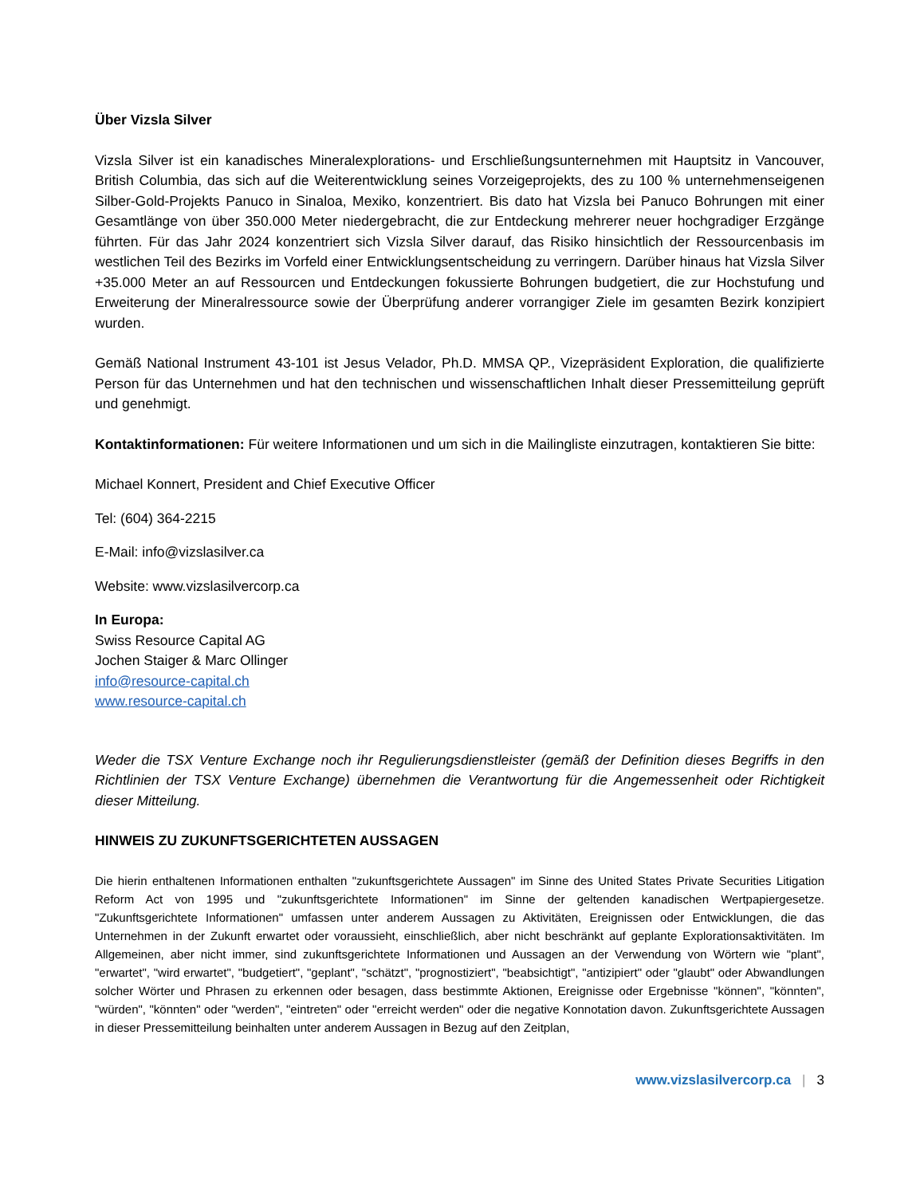Über Vizsla Silver
Vizsla Silver ist ein kanadisches Mineralexplorations- und Erschließungsunternehmen mit Hauptsitz in Vancouver, British Columbia, das sich auf die Weiterentwicklung seines Vorzeigeprojekts, des zu 100 % unternehmenseigenen Silber-Gold-Projekts Panuco in Sinaloa, Mexiko, konzentriert. Bis dato hat Vizsla bei Panuco Bohrungen mit einer Gesamtlänge von über 350.000 Meter niedergebracht, die zur Entdeckung mehrerer neuer hochgradiger Erzgänge führten. Für das Jahr 2024 konzentriert sich Vizsla Silver darauf, das Risiko hinsichtlich der Ressourcenbasis im westlichen Teil des Bezirks im Vorfeld einer Entwicklungsentscheidung zu verringern. Darüber hinaus hat Vizsla Silver +35.000 Meter an auf Ressourcen und Entdeckungen fokussierte Bohrungen budgetiert, die zur Hochstufung und Erweiterung der Mineralressource sowie der Überprüfung anderer vorrangiger Ziele im gesamten Bezirk konzipiert wurden.
Gemäß National Instrument 43-101 ist Jesus Velador, Ph.D. MMSA QP., Vizepräsident Exploration, die qualifizierte Person für das Unternehmen und hat den technischen und wissenschaftlichen Inhalt dieser Pressemitteilung geprüft und genehmigt.
Kontaktinformationen: Für weitere Informationen und um sich in die Mailingliste einzutragen, kontaktieren Sie bitte:
Michael Konnert, President and Chief Executive Officer
Tel: (604) 364-2215
E-Mail: info@vizslasilver.ca
Website: www.vizslasilvercorp.ca
In Europa:
Swiss Resource Capital AG
Jochen Staiger & Marc Ollinger
info@resource-capital.ch
www.resource-capital.ch
Weder die TSX Venture Exchange noch ihr Regulierungsdienstleister (gemäß der Definition dieses Begriffs in den Richtlinien der TSX Venture Exchange) übernehmen die Verantwortung für die Angemessenheit oder Richtigkeit dieser Mitteilung.
HINWEIS ZU ZUKUNFTSGERICHTETEN AUSSAGEN
Die hierin enthaltenen Informationen enthalten "zukunftsgerichtete Aussagen" im Sinne des United States Private Securities Litigation Reform Act von 1995 und "zukunftsgerichtete Informationen" im Sinne der geltenden kanadischen Wertpapiergesetze. "Zukunftsgerichtete Informationen" umfassen unter anderem Aussagen zu Aktivitäten, Ereignissen oder Entwicklungen, die das Unternehmen in der Zukunft erwartet oder voraussieht, einschließlich, aber nicht beschränkt auf geplante Explorationsaktivitäten. Im Allgemeinen, aber nicht immer, sind zukunftsgerichtete Informationen und Aussagen an der Verwendung von Wörtern wie "plant", "erwartet", "wird erwartet", "budgetiert", "geplant", "schätzt", "prognostiziert", "beabsichtigt", "antizipiert" oder "glaubt" oder Abwandlungen solcher Wörter und Phrasen zu erkennen oder besagen, dass bestimmte Aktionen, Ereignisse oder Ergebnisse "können", "könnten", "würden", "könnten" oder "werden", "eintreten" oder "erreicht werden" oder die negative Konnotation davon. Zukunftsgerichtete Aussagen in dieser Pressemitteilung beinhalten unter anderem Aussagen in Bezug auf den Zeitplan,
www.vizslasilvercorp.ca | 3